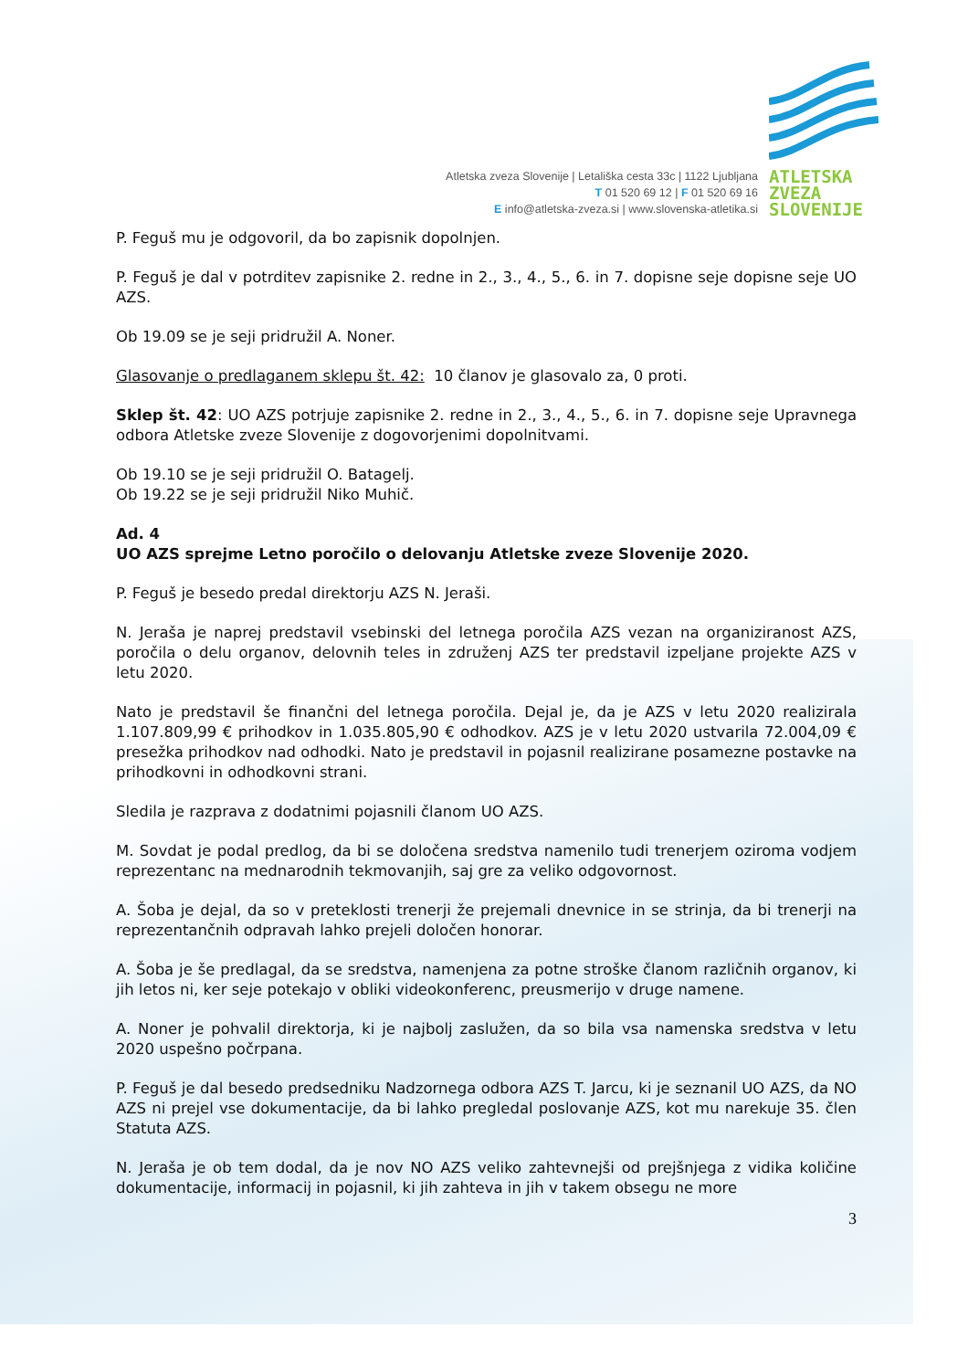Atletska zveza Slovenije | Letališka cesta 33c | 1122 Ljubljana
T 01 520 69 12 | F 01 520 69 16
E info@atletska-zveza.si | www.slovenska-atletika.si
ATLETSKA
ZVEZA
SLOVENIJE
P. Feguš mu je odgovoril, da bo zapisnik dopolnjen.
P. Feguš je dal v potrditev zapisnike 2. redne in 2., 3., 4., 5., 6. in 7. dopisne seje dopisne seje UO AZS.
Ob 19.09 se je seji pridružil A. Noner.
Glasovanje o predlaganem sklepu št. 42: 10 članov je glasovalo za, 0 proti.
Sklep št. 42: UO AZS potrjuje zapisnike 2. redne in 2., 3., 4., 5., 6. in 7. dopisne seje Upravnega odbora Atletske zveze Slovenije z dogovorjenimi dopolnitvami.
Ob 19.10 se je seji pridružil O. Batagelj.
Ob 19.22 se je seji pridružil Niko Muhič.
Ad. 4
UO AZS sprejme Letno poročilo o delovanju Atletske zveze Slovenije 2020.
P. Feguš je besedo predal direktorju AZS N. Jeraši.
N. Jeraša je naprej predstavil vsebinski del letnega poročila AZS vezan na organiziranost AZS, poročila o delu organov, delovnih teles in združenj AZS ter predstavil izpeljane projekte AZS v letu 2020.
Nato je predstavil še finančni del letnega poročila. Dejal je, da je AZS v letu 2020 realizirala 1.107.809,99 € prihodkov in 1.035.805,90 € odhodkov. AZS je v letu 2020 ustvarila 72.004,09 € presežka prihodkov nad odhodki. Nato je predstavil in pojasnil realizirane posamezne postavke na prihodkovni in odhodkovni strani.
Sledila je razprava z dodatnimi pojasnili članom UO AZS.
M. Sovdat je podal predlog, da bi se določena sredstva namenilo tudi trenerjem oziroma vodjem reprezentanc na mednarodnih tekmovanjih, saj gre za veliko odgovornost.
A. Šoba je dejal, da so v preteklosti trenerji že prejemali dnevnice in se strinja, da bi trenerji na reprezentančnih odpravah lahko prejeli določen honorar.
A. Šoba je še predlagal, da se sredstva, namenjena za potne stroške članom različnih organov, ki jih letos ni, ker seje potekajo v obliki videokonferenc, preusmerijo v druge namene.
A. Noner je pohvalil direktorja, ki je najbolj zaslužen, da so bila vsa namenska sredstva v letu 2020 uspešno počrpana.
P. Feguš je dal besedo predsedniku Nadzornega odbora AZS T. Jarcu, ki je seznanil UO AZS, da NO AZS ni prejel vse dokumentacije, da bi lahko pregledal poslovanje AZS, kot mu narekuje 35. člen Statuta AZS.
N. Jeraša je ob tem dodal, da je nov NO AZS veliko zahtevnejši od prejšnjega z vidika količine dokumentacije, informacij in pojasnil, ki jih zahteva in jih v takem obsegu ne more
3